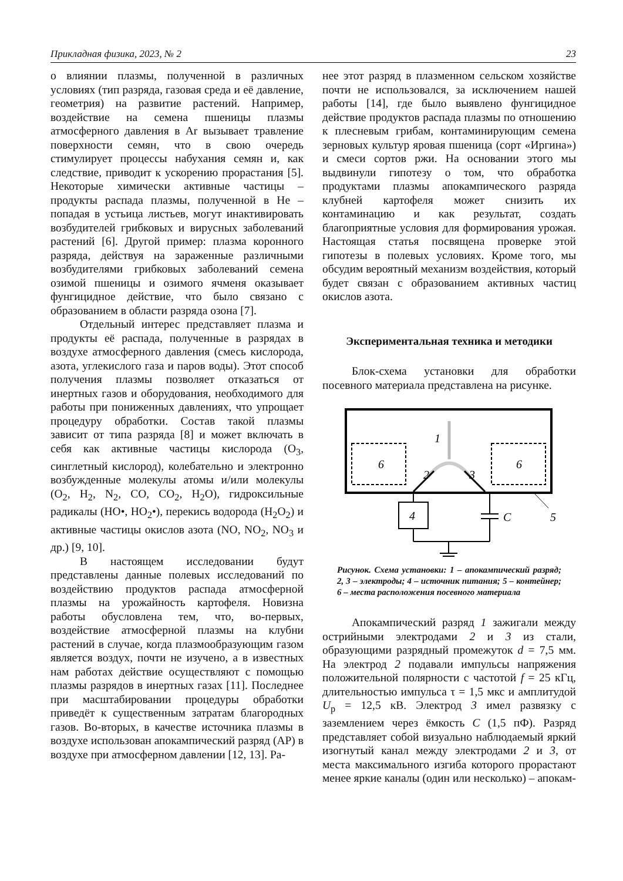Прикладная физика, 2023, № 2 23
о влиянии плазмы, полученной в различных условиях (тип разряда, газовая среда и её давление, геометрия) на развитие растений. Например, воздействие на семена пшеницы плазмы атмосферного давления в Ar вызывает травление поверхности семян, что в свою очередь стимулирует процессы набухания семян и, как следствие, приводит к ускорению прорастания [5]. Некоторые химически активные частицы – продукты распада плазмы, полученной в He – попадая в устьица листьев, могут инактивировать возбудителей грибковых и вирусных заболеваний растений [6]. Другой пример: плазма коронного разряда, действуя на зараженные различными возбудителями грибковых заболеваний семена озимой пшеницы и озимого ячменя оказывает фунгицидное действие, что было связано с образованием в области разряда озона [7].
Отдельный интерес представляет плазма и продукты её распада, полученные в разрядах в воздухе атмосферного давления (смесь кислорода, азота, углекислого газа и паров воды). Этот способ получения плазмы позволяет отказаться от инертных газов и оборудования, необходимого для работы при пониженных давлениях, что упрощает процедуру обработки. Состав такой плазмы зависит от типа разряда [8] и может включать в себя как активные частицы кислорода (O<sub>3</sub>, синглетный кислород), колебательно и электронно возбужденные молекулы атомы и/или молекулы (O<sub>2</sub>, H<sub>2</sub>, N<sub>2</sub>, CO, CO<sub>2</sub>, H<sub>2</sub>O), гидроксильные радикалы (HO•, HO<sub>2</sub>•), перекись водорода (H<sub>2</sub>O<sub>2</sub>) и активные частицы окислов азота (NO, NO<sub>2</sub>, NO<sub>3</sub> и др.) [9, 10].
В настоящем исследовании будут представлены данные полевых исследований по воздействию продуктов распада атмосферной плазмы на урожайность картофеля. Новизна работы обусловлена тем, что, во-первых, воздействие атмосферной плазмы на клубни растений в случае, когда плазмообразующим газом является воздух, почти не изучено, а в известных нам работах действие осуществляют с помощью плазмы разрядов в инертных газах [11]. Последнее при масштабировании процедуры обработки приведёт к существенным затратам благородных газов. Во-вторых, в качестве источника плазмы в воздухе использован апокампический разряд (АР) в воздухе при атмосферном давлении [12, 13]. Ра-
нее этот разряд в плазменном сельском хозяйстве почти не использовался, за исключением нашей работы [14], где было выявлено фунгицидное действие продуктов распада плазмы по отношению к плесневым грибам, контаминирующим семена зерновых культур яровая пшеница (сорт «Иргина») и смеси сортов ржи. На основании этого мы выдвинули гипотезу о том, что обработка продуктами плазмы апокампического разряда клубней картофеля может снизить их контаминацию и как результат, создать благоприятные условия для формирования урожая. Настоящая статья посвящена проверке этой гипотезы в полевых условиях. Кроме того, мы обсудим вероятный механизм воздействия, который будет связан с образованием активных частиц окислов азота.
Экспериментальная техника и методики
Блок-схема установки для обработки посевного материала представлена на рисунке.
1
6
6
2
3
4
C
5
Рисунок. Схема установки: 1 – апокампический разряд; 2, 3 – электроды; 4 – источник питания; 5 – контейнер; 6 – места расположения посевного материала
Апокампический разряд 1 зажигали между острийными электродами 2 и 3 из стали, образующими разрядный промежуток d = 7,5 мм. На электрод 2 подавали импульсы напряжения положительной полярности с частотой f = 25 кГц, длительностью импульса τ = 1,5 мкс и амплитудой U<sub>р</sub> = 12,5 кВ. Электрод 3 имел развязку с заземлением через ёмкость C (1,5 пФ). Разряд представляет собой визуально наблюдаемый яркий изогнутый канал между электродами 2 и 3, от места максимального изгиба которого прорастают менее яркие каналы (один или несколько) – апокам-